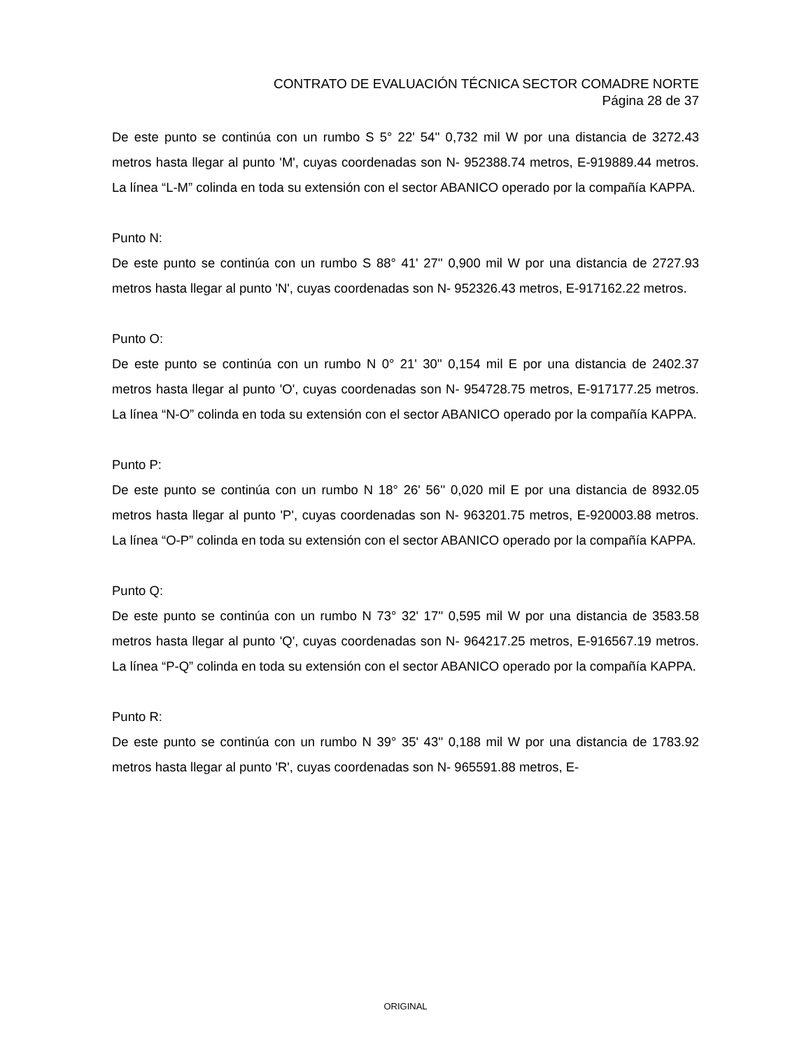CONTRATO DE EVALUACIÓN TÉCNICA SECTOR COMADRE NORTE
Página 28 de 37
De este punto se continúa con un rumbo S 5° 22' 54'' 0,732 mil W por una distancia de 3272.43 metros hasta llegar al punto 'M', cuyas coordenadas son N- 952388.74 metros, E-919889.44 metros. La línea “L-M” colinda en toda su extensión con el sector ABANICO operado por la compañía KAPPA.
Punto N:
De este punto se continúa con un rumbo S 88° 41' 27'' 0,900 mil W por una distancia de 2727.93 metros hasta llegar al punto 'N', cuyas coordenadas son N- 952326.43 metros, E-917162.22 metros.
Punto O:
De este punto se continúa con un rumbo N 0° 21' 30'' 0,154 mil E por una distancia de 2402.37 metros hasta llegar al punto 'O', cuyas coordenadas son N- 954728.75 metros, E-917177.25 metros. La línea “N-O” colinda en toda su extensión con el sector ABANICO operado por la compañía KAPPA.
Punto P:
De este punto se continúa con un rumbo N 18° 26' 56'' 0,020 mil E por una distancia de 8932.05 metros hasta llegar al punto 'P', cuyas coordenadas son N- 963201.75 metros, E-920003.88 metros. La línea “O-P” colinda en toda su extensión con el sector ABANICO operado por la compañía KAPPA.
Punto Q:
De este punto se continúa con un rumbo N 73° 32' 17'' 0,595 mil W por una distancia de 3583.58 metros hasta llegar al punto 'Q', cuyas coordenadas son N- 964217.25 metros, E-916567.19 metros. La línea “P-Q” colinda en toda su extensión con el sector ABANICO operado por la compañía KAPPA.
Punto R:
De este punto se continúa con un rumbo N 39° 35' 43'' 0,188 mil W por una distancia de 1783.92 metros hasta llegar al punto 'R', cuyas coordenadas son N- 965591.88 metros, E-
ORIGINAL